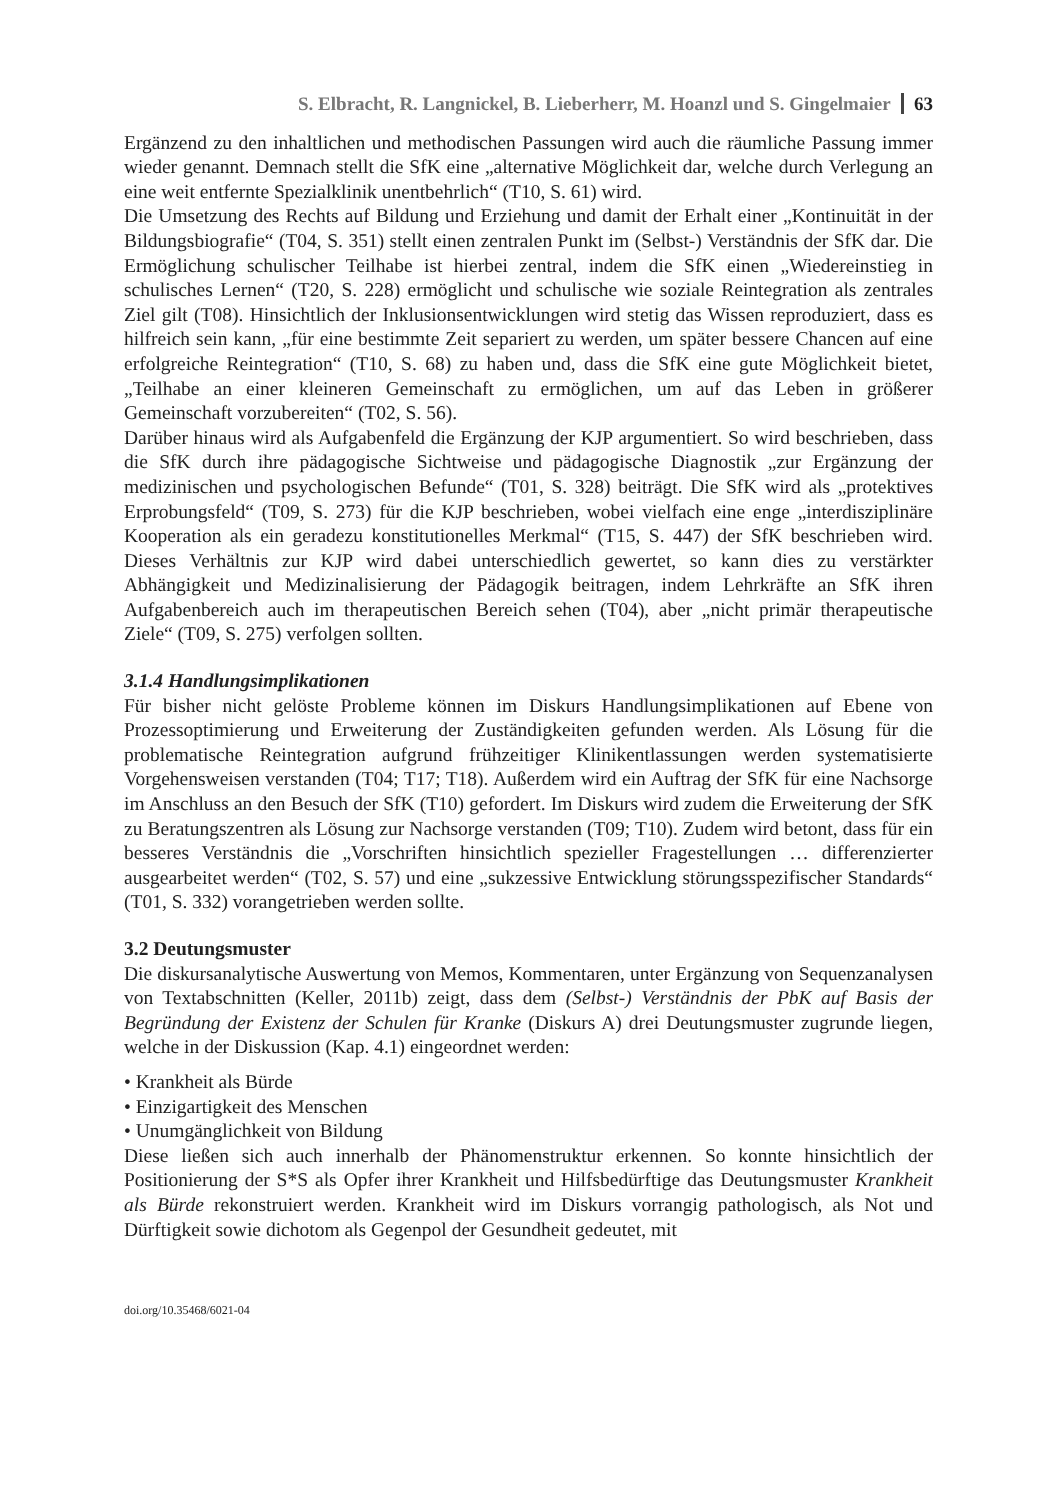S. Elbracht, R. Langnickel, B. Lieberherr, M. Hoanzl und S. Gingelmaier 63
Ergänzend zu den inhaltlichen und methodischen Passungen wird auch die räumliche Passung immer wieder genannt. Demnach stellt die SfK eine „alternative Möglichkeit dar, welche durch Verlegung an eine weit entfernte Spezialklinik unentbehrlich“ (T10, S. 61) wird.
Die Umsetzung des Rechts auf Bildung und Erziehung und damit der Erhalt einer „Kontinuität in der Bildungsbiografie“ (T04, S. 351) stellt einen zentralen Punkt im (Selbst-) Verständnis der SfK dar. Die Ermöglichung schulischer Teilhabe ist hierbei zentral, indem die SfK einen „Wiedereinstieg in schulisches Lernen“ (T20, S. 228) ermöglicht und schulische wie soziale Reintegration als zentrales Ziel gilt (T08). Hinsichtlich der Inklusionsentwicklungen wird stetig das Wissen reproduziert, dass es hilfreich sein kann, „für eine bestimmte Zeit separiert zu werden, um später bessere Chancen auf eine erfolgreiche Reintegration“ (T10, S. 68) zu haben und, dass die SfK eine gute Möglichkeit bietet, „Teilhabe an einer kleineren Gemeinschaft zu ermöglichen, um auf das Leben in größerer Gemeinschaft vorzubereiten“ (T02, S. 56).
Darüber hinaus wird als Aufgabenfeld die Ergänzung der KJP argumentiert. So wird beschrieben, dass die SfK durch ihre pädagogische Sichtweise und pädagogische Diagnostik „zur Ergänzung der medizinischen und psychologischen Befunde“ (T01, S. 328) beiträgt. Die SfK wird als „protektives Erprobungsfeld“ (T09, S. 273) für die KJP beschrieben, wobei vielfach eine enge „interdisziplinäre Kooperation als ein geradezu konstitutionelles Merkmal“ (T15, S. 447) der SfK beschrieben wird. Dieses Verhältnis zur KJP wird dabei unterschiedlich gewertet, so kann dies zu verstärkter Abhängigkeit und Medizinalisierung der Pädagogik beitragen, indem Lehrkräfte an SfK ihren Aufgabenbereich auch im therapeutischen Bereich sehen (T04), aber „nicht primär therapeutische Ziele“ (T09, S. 275) verfolgen sollten.
3.1.4 Handlungsimplikationen
Für bisher nicht gelöste Probleme können im Diskurs Handlungsimplikationen auf Ebene von Prozessoptimierung und Erweiterung der Zuständigkeiten gefunden werden. Als Lösung für die problematische Reintegration aufgrund frühzeitiger Klinikentlassungen werden systematisierte Vorgehensweisen verstanden (T04; T17; T18). Außerdem wird ein Auftrag der SfK für eine Nachsorge im Anschluss an den Besuch der SfK (T10) gefordert. Im Diskurs wird zudem die Erweiterung der SfK zu Beratungszentren als Lösung zur Nachsorge verstanden (T09; T10). Zudem wird betont, dass für ein besseres Verständnis die „Vorschriften hinsichtlich spezieller Fragestellungen … differenzierter ausgearbeitet werden“ (T02, S. 57) und eine „sukzessive Entwicklung störungsspezifischer Standards“ (T01, S. 332) vorangetrieben werden sollte.
3.2 Deutungsmuster
Die diskursanalytische Auswertung von Memos, Kommentaren, unter Ergänzung von Sequenzanalysen von Textabschnitten (Keller, 2011b) zeigt, dass dem (Selbst-) Verständnis der PbK auf Basis der Begründung der Existenz der Schulen für Kranke (Diskurs A) drei Deutungsmuster zugrunde liegen, welche in der Diskussion (Kap. 4.1) eingeordnet werden:
• Krankheit als Bürde
• Einzigartigkeit des Menschen
• Unumgänglichkeit von Bildung
Diese ließen sich auch innerhalb der Phänomenstruktur erkennen. So konnte hinsichtlich der Positionierung der S*S als Opfer ihrer Krankheit und Hilfsbedürftige das Deutungsmuster Krankheit als Bürde rekonstruiert werden. Krankheit wird im Diskurs vorrangig pathologisch, als Not und Dürftigkeit sowie dichotom als Gegenpol der Gesundheit gedeutet, mit
doi.org/10.35468/6021-04